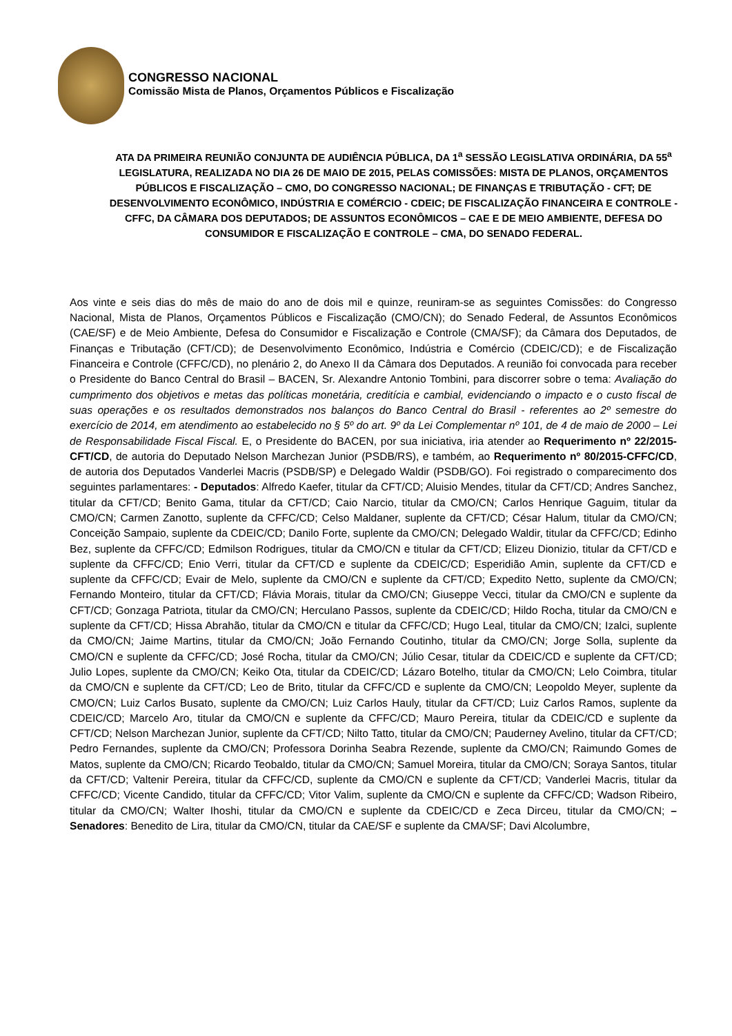CONGRESSO NACIONAL
Comissão Mista de Planos, Orçamentos Públicos e Fiscalização
ATA DA PRIMEIRA REUNIÃO CONJUNTA DE AUDIÊNCIA PÚBLICA, DA 1<sup>a</sup> SESSÃO LEGISLATIVA ORDINÁRIA, DA 55<sup>a</sup> LEGISLATURA, REALIZADA NO DIA 26 DE MAIO DE 2015, PELAS COMISSÕES: MISTA DE PLANOS, ORÇAMENTOS PÚBLICOS E FISCALIZAÇÃO – CMO, DO CONGRESSO NACIONAL; DE FINANÇAS E TRIBUTAÇÃO - CFT; DE DESENVOLVIMENTO ECONÔMICO, INDÚSTRIA E COMÉRCIO - CDEIC; DE FISCALIZAÇÃO FINANCEIRA E CONTROLE - CFFC, DA CÂMARA DOS DEPUTADOS; DE ASSUNTOS ECONÔMICOS – CAE E DE MEIO AMBIENTE, DEFESA DO CONSUMIDOR E FISCALIZAÇÃO E CONTROLE – CMA, DO SENADO FEDERAL.
Aos vinte e seis dias do mês de maio do ano de dois mil e quinze, reuniram-se as seguintes Comissões: do Congresso Nacional, Mista de Planos, Orçamentos Públicos e Fiscalização (CMO/CN); do Senado Federal, de Assuntos Econômicos (CAE/SF) e de Meio Ambiente, Defesa do Consumidor e Fiscalização e Controle (CMA/SF); da Câmara dos Deputados, de Finanças e Tributação (CFT/CD); de Desenvolvimento Econômico, Indústria e Comércio (CDEIC/CD); e de Fiscalização Financeira e Controle (CFFC/CD), no plenário 2, do Anexo II da Câmara dos Deputados. A reunião foi convocada para receber o Presidente do Banco Central do Brasil – BACEN, Sr. Alexandre Antonio Tombini, para discorrer sobre o tema: Avaliação do cumprimento dos objetivos e metas das políticas monetária, creditícia e cambial, evidenciando o impacto e o custo fiscal de suas operações e os resultados demonstrados nos balanços do Banco Central do Brasil - referentes ao 2º semestre do exercício de 2014, em atendimento ao estabelecido no § 5º do art. 9º da Lei Complementar nº 101, de 4 de maio de 2000 – Lei de Responsabilidade Fiscal Fiscal. E, o Presidente do BACEN, por sua iniciativa, iria atender ao Requerimento nº 22/2015-CFT/CD, de autoria do Deputado Nelson Marchezan Junior (PSDB/RS), e também, ao Requerimento nº 80/2015-CFFC/CD, de autoria dos Deputados Vanderlei Macris (PSDB/SP) e Delegado Waldir (PSDB/GO). Foi registrado o comparecimento dos seguintes parlamentares: - Deputados: Alfredo Kaefer, titular da CFT/CD; Aluisio Mendes, titular da CFT/CD; Andres Sanchez, titular da CFT/CD; Benito Gama, titular da CFT/CD; Caio Narcio, titular da CMO/CN; Carlos Henrique Gaguim, titular da CMO/CN; Carmen Zanotto, suplente da CFFC/CD; Celso Maldaner, suplente da CFT/CD; César Halum, titular da CMO/CN; Conceição Sampaio, suplente da CDEIC/CD; Danilo Forte, suplente da CMO/CN; Delegado Waldir, titular da CFFC/CD; Edinho Bez, suplente da CFFC/CD; Edmilson Rodrigues, titular da CMO/CN e titular da CFT/CD; Elizeu Dionizio, titular da CFT/CD e suplente da CFFC/CD; Enio Verri, titular da CFT/CD e suplente da CDEIC/CD; Esperidião Amin, suplente da CFT/CD e suplente da CFFC/CD; Evair de Melo, suplente da CMO/CN e suplente da CFT/CD; Expedito Netto, suplente da CMO/CN; Fernando Monteiro, titular da CFT/CD; Flávia Morais, titular da CMO/CN; Giuseppe Vecci, titular da CMO/CN e suplente da CFT/CD; Gonzaga Patriota, titular da CMO/CN; Herculano Passos, suplente da CDEIC/CD; Hildo Rocha, titular da CMO/CN e suplente da CFT/CD; Hissa Abrahão, titular da CMO/CN e titular da CFFC/CD; Hugo Leal, titular da CMO/CN; Izalci, suplente da CMO/CN; Jaime Martins, titular da CMO/CN; João Fernando Coutinho, titular da CMO/CN; Jorge Solla, suplente da CMO/CN e suplente da CFFC/CD; José Rocha, titular da CMO/CN; Júlio Cesar, titular da CDEIC/CD e suplente da CFT/CD; Julio Lopes, suplente da CMO/CN; Keiko Ota, titular da CDEIC/CD; Lázaro Botelho, titular da CMO/CN; Lelo Coimbra, titular da CMO/CN e suplente da CFT/CD; Leo de Brito, titular da CFFC/CD e suplente da CMO/CN; Leopoldo Meyer, suplente da CMO/CN; Luiz Carlos Busato, suplente da CMO/CN; Luiz Carlos Hauly, titular da CFT/CD; Luiz Carlos Ramos, suplente da CDEIC/CD; Marcelo Aro, titular da CMO/CN e suplente da CFFC/CD; Mauro Pereira, titular da CDEIC/CD e suplente da CFT/CD; Nelson Marchezan Junior, suplente da CFT/CD; Nilto Tatto, titular da CMO/CN; Pauderney Avelino, titular da CFT/CD; Pedro Fernandes, suplente da CMO/CN; Professora Dorinha Seabra Rezende, suplente da CMO/CN; Raimundo Gomes de Matos, suplente da CMO/CN; Ricardo Teobaldo, titular da CMO/CN; Samuel Moreira, titular da CMO/CN; Soraya Santos, titular da CFT/CD; Valtenir Pereira, titular da CFFC/CD, suplente da CMO/CN e suplente da CFT/CD; Vanderlei Macris, titular da CFFC/CD; Vicente Candido, titular da CFFC/CD; Vitor Valim, suplente da CMO/CN e suplente da CFFC/CD; Wadson Ribeiro, titular da CMO/CN; Walter Ihoshi, titular da CMO/CN e suplente da CDEIC/CD e Zeca Dirceu, titular da CMO/CN; – Senadores: Benedito de Lira, titular da CMO/CN, titular da CAE/SF e suplente da CMA/SF; Davi Alcolumbre,